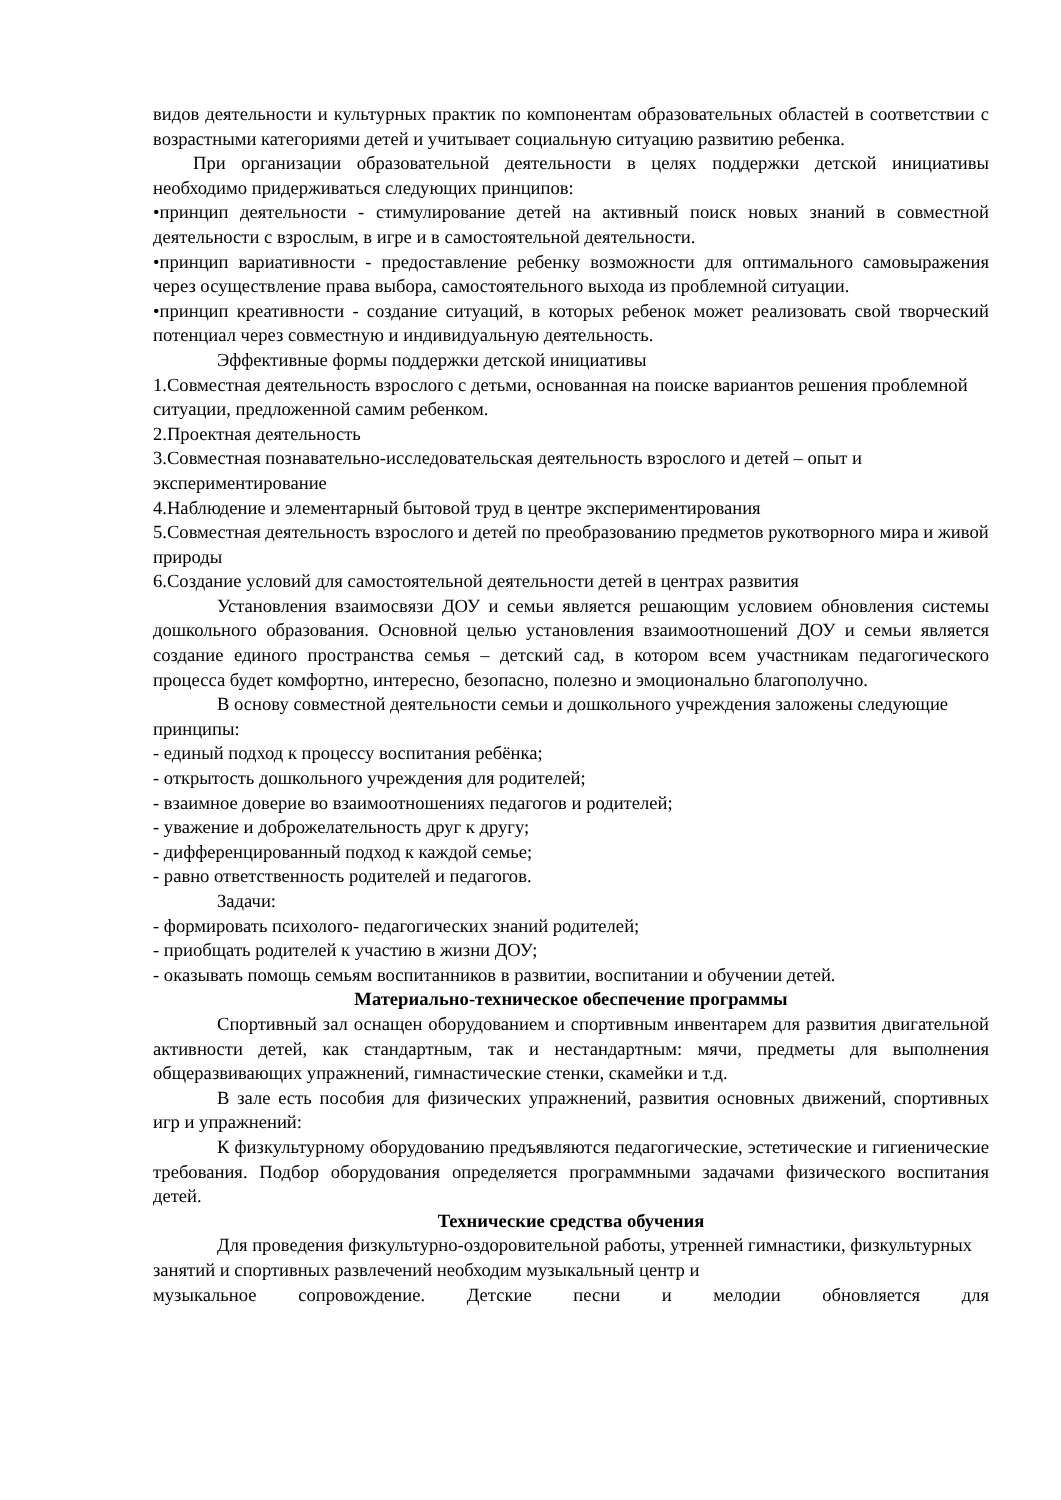видов деятельности и культурных практик по компонентам образовательных областей в соответствии с возрастными категориями детей и учитывает социальную ситуацию развитию ребенка.
При организации образовательной деятельности в целях поддержки детской инициативы необходимо придерживаться следующих принципов:
•принцип деятельности - стимулирование детей на активный поиск новых знаний в совместной деятельности с взрослым, в игре и в самостоятельной деятельности.
•принцип вариативности - предоставление ребенку возможности для оптимального самовыражения через осуществление права выбора, самостоятельного выхода из проблемной ситуации.
•принцип креативности - создание ситуаций, в которых ребенок может реализовать свой творческий потенциал через совместную и индивидуальную деятельность.
Эффективные формы поддержки детской инициативы
1.Совместная деятельность взрослого с детьми, основанная на поиске вариантов решения проблемной ситуации, предложенной самим ребенком.
2.Проектная деятельность
3.Совместная познавательно-исследовательская деятельность взрослого и детей – опыт и экспериментирование
4.Наблюдение и элементарный бытовой труд в центре экспериментирования
5.Совместная деятельность взрослого и детей по преобразованию предметов рукотворного мира и живой природы
6.Создание условий для самостоятельной деятельности детей в центрах развития
Установления взаимосвязи ДОУ и семьи является решающим условием обновления системы дошкольного образования. Основной целью установления взаимоотношений ДОУ и семьи является создание единого пространства семья – детский сад, в котором всем участникам педагогического процесса будет комфортно, интересно, безопасно, полезно и эмоционально благополучно.
В основу совместной деятельности семьи и дошкольного учреждения заложены следующие принципы:
- единый подход к процессу воспитания ребёнка;
- открытость дошкольного учреждения для родителей;
- взаимное доверие во взаимоотношениях педагогов и родителей;
- уважение и доброжелательность друг к другу;
- дифференцированный подход к каждой семье;
- равно ответственность родителей и педагогов.
Задачи:
- формировать психолого- педагогических знаний родителей;
- приобщать родителей к участию в жизни ДОУ;
- оказывать помощь семьям воспитанников в развитии, воспитании и обучении детей.
Материально-техническое обеспечение программы
Спортивный зал оснащен оборудованием и спортивным инвентарем для развития двигательной активности детей, как стандартным, так и нестандартным: мячи, предметы для выполнения общеразвивающих упражнений, гимнастические стенки, скамейки и т.д.
В зале есть пособия для физических упражнений, развития основных движений, спортивных игр и упражнений:
К физкультурному оборудованию предъявляются педагогические, эстетические и гигиенические требования. Подбор оборудования определяется программными задачами физического воспитания детей.
Технические средства обучения
Для проведения физкультурно-оздоровительной работы, утренней гимнастики, физкультурных занятий и спортивных развлечений необходим музыкальный центр и
музыкальное сопровождение. Детские песни и мелодии обновляется для